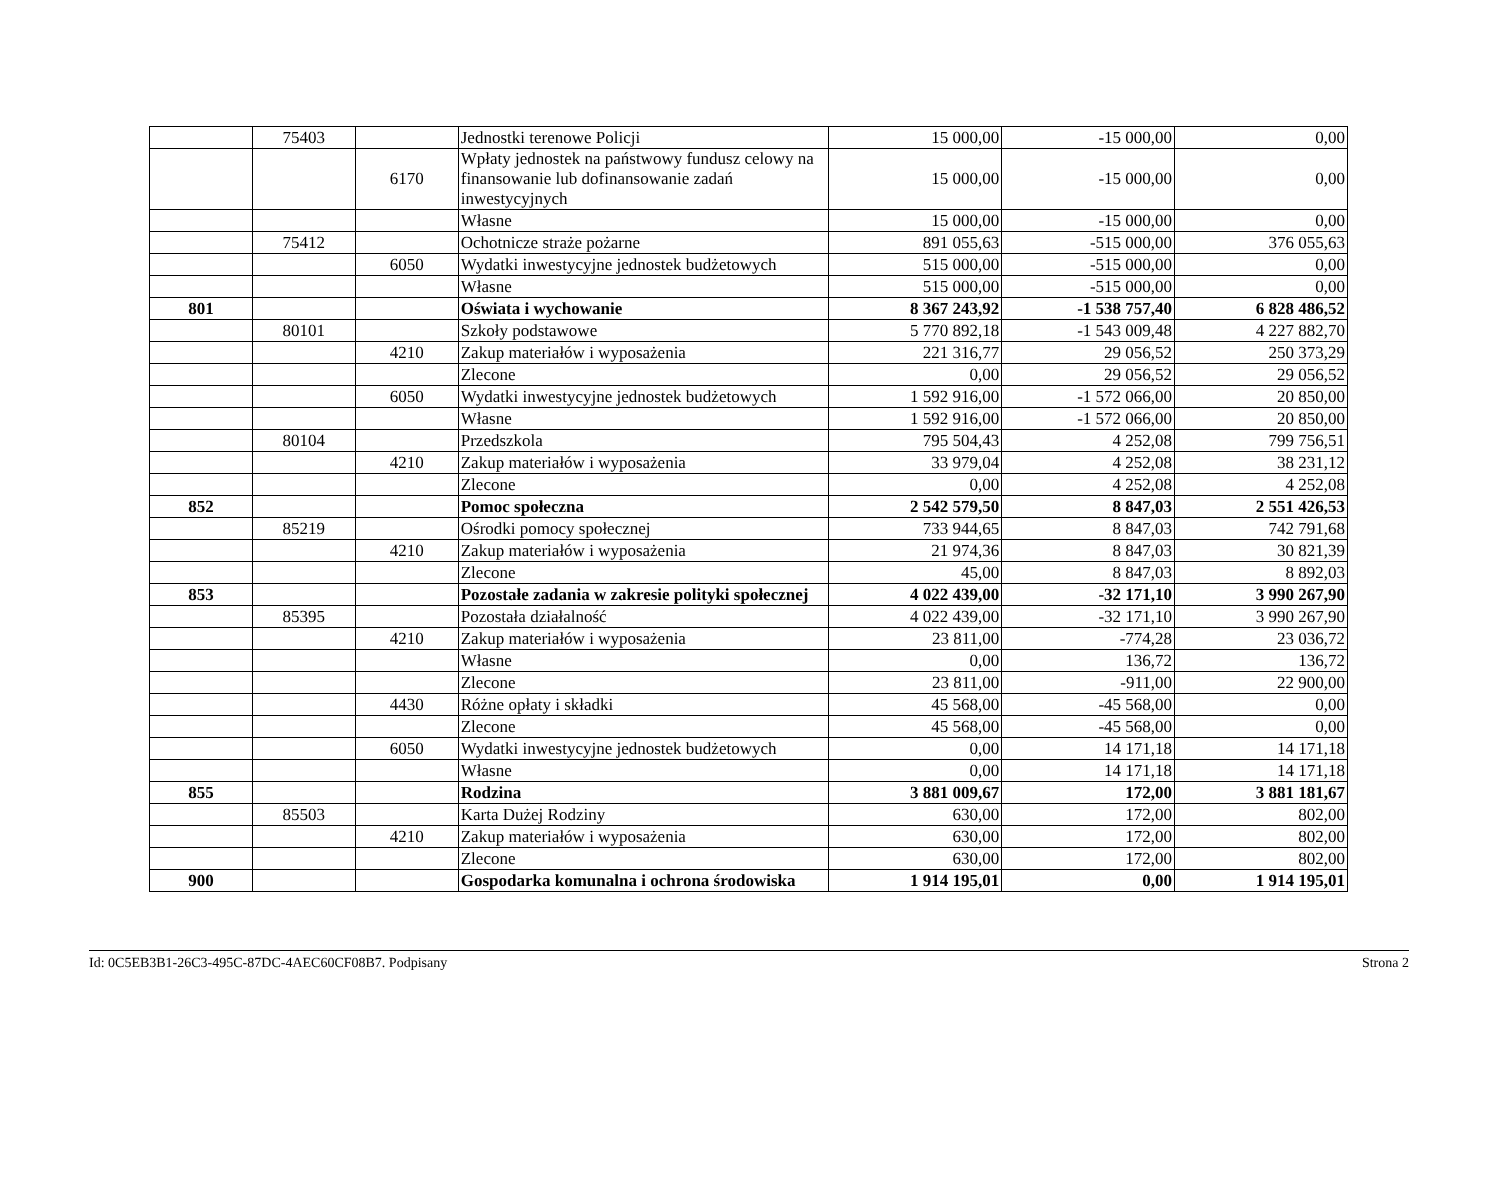| | 75403 | | Jednostki terenowe Policji | 15 000,00 | -15 000,00 | 0,00 |
| | | 6170 | Wpłaty jednostek na państwowy fundusz celowy na finansowanie lub dofinansowanie zadań inwestycyjnych | 15 000,00 | -15 000,00 | 0,00 |
| | | | Własne | 15 000,00 | -15 000,00 | 0,00 |
| | 75412 | | Ochotnicze straże pożarne | 891 055,63 | -515 000,00 | 376 055,63 |
| | | 6050 | Wydatki inwestycyjne jednostek budżetowych | 515 000,00 | -515 000,00 | 0,00 |
| | | | Własne | 515 000,00 | -515 000,00 | 0,00 |
| 801 | | | Oświata i wychowanie | 8 367 243,92 | -1 538 757,40 | 6 828 486,52 |
| | 80101 | | Szkoły podstawowe | 5 770 892,18 | -1 543 009,48 | 4 227 882,70 |
| | | 4210 | Zakup materiałów i wyposażenia | 221 316,77 | 29 056,52 | 250 373,29 |
| | | | Zlecone | 0,00 | 29 056,52 | 29 056,52 |
| | | 6050 | Wydatki inwestycyjne jednostek budżetowych | 1 592 916,00 | -1 572 066,00 | 20 850,00 |
| | | | Własne | 1 592 916,00 | -1 572 066,00 | 20 850,00 |
| | 80104 | | Przedszkola | 795 504,43 | 4 252,08 | 799 756,51 |
| | | 4210 | Zakup materiałów i wyposażenia | 33 979,04 | 4 252,08 | 38 231,12 |
| | | | Zlecone | 0,00 | 4 252,08 | 4 252,08 |
| 852 | | | Pomoc społeczna | 2 542 579,50 | 8 847,03 | 2 551 426,53 |
| | 85219 | | Ośrodki pomocy społecznej | 733 944,65 | 8 847,03 | 742 791,68 |
| | | 4210 | Zakup materiałów i wyposażenia | 21 974,36 | 8 847,03 | 30 821,39 |
| | | | Zlecone | 45,00 | 8 847,03 | 8 892,03 |
| 853 | | | Pozostałe zadania w zakresie polityki społecznej | 4 022 439,00 | -32 171,10 | 3 990 267,90 |
| | 85395 | | Pozostała działalność | 4 022 439,00 | -32 171,10 | 3 990 267,90 |
| | | 4210 | Zakup materiałów i wyposażenia | 23 811,00 | -774,28 | 23 036,72 |
| | | | Własne | 0,00 | 136,72 | 136,72 |
| | | | Zlecone | 23 811,00 | -911,00 | 22 900,00 |
| | | 4430 | Różne opłaty i składki | 45 568,00 | -45 568,00 | 0,00 |
| | | | Zlecone | 45 568,00 | -45 568,00 | 0,00 |
| | | 6050 | Wydatki inwestycyjne jednostek budżetowych | 0,00 | 14 171,18 | 14 171,18 |
| | | | Własne | 0,00 | 14 171,18 | 14 171,18 |
| 855 | | | Rodzina | 3 881 009,67 | 172,00 | 3 881 181,67 |
| | 85503 | | Karta Dużej Rodziny | 630,00 | 172,00 | 802,00 |
| | | 4210 | Zakup materiałów i wyposażenia | 630,00 | 172,00 | 802,00 |
| | | | Zlecone | 630,00 | 172,00 | 802,00 |
| 900 | | | Gospodarka komunalna i ochrona środowiska | 1 914 195,01 | 0,00 | 1 914 195,01 |
Id: 0C5EB3B1-26C3-495C-87DC-4AEC60CF08B7. Podpisany Strona 2